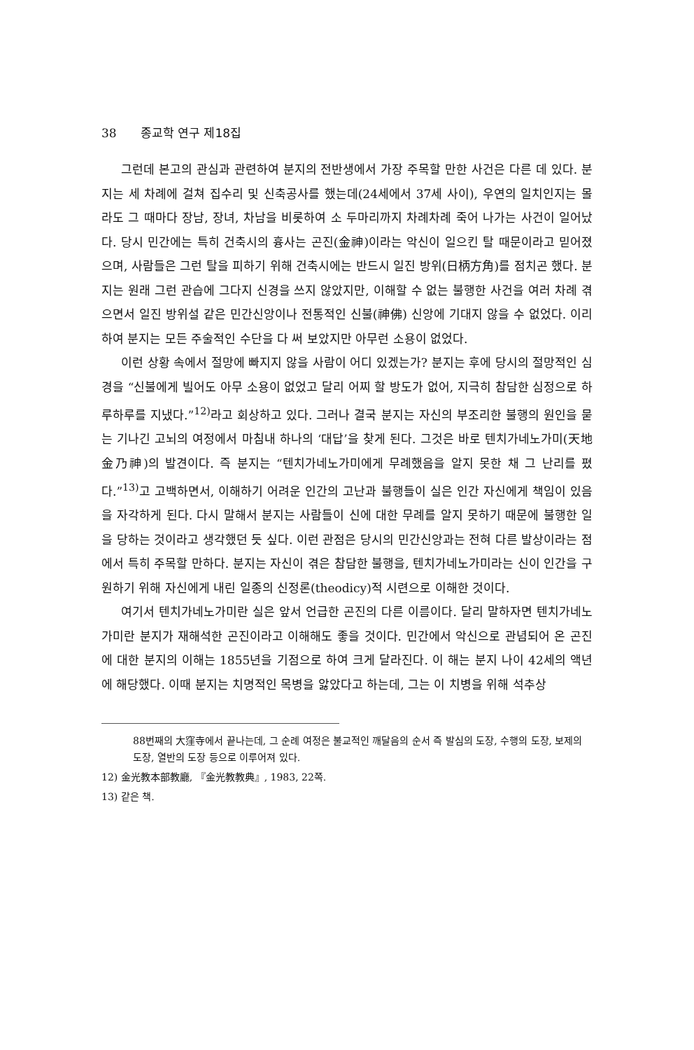38 종교학 연구 제18집
그런데 본고의 관심과 관련하여 분지의 전반생에서 가장 주목할 만한 사건은 다른 데 있다. 분지는 세 차례에 걸쳐 집수리 및 신축공사를 했는데(24세에서 37세 사이), 우연의 일치인지는 몰라도 그 때마다 장남, 장녀, 차남을 비롯하여 소 두마리까지 차례차례 죽어 나가는 사건이 일어났다. 당시 민간에는 특히 건축시의 흉사는 곤진(金神)이라는 악신이 일으킨 탈 때문이라고 믿어졌으며, 사람들은 그런 탈을 피하기 위해 건축시에는 반드시 일진 방위(日柄方角)를 점치곤 했다. 분지는 원래 그런 관습에 그다지 신경을 쓰지 않았지만, 이해할 수 없는 불행한 사건을 여러 차례 겪으면서 일진 방위설 같은 민간신앙이나 전통적인 신불(神佛) 신앙에 기대지 않을 수 없었다. 이리하여 분지는 모든 주술적인 수단을 다 써 보았지만 아무런 소용이 없었다.
이런 상황 속에서 절망에 빠지지 않을 사람이 어디 있겠는가? 분지는 후에 당시의 절망적인 심경을 “신불에게 빌어도 아무 소용이 없었고 달리 어찌 할 방도가 없어, 지극히 참담한 심정으로 하루하루를 지냈다.”<sup>12)</sup>라고 회상하고 있다. 그러나 결국 분지는 자신의 부조리한 불행의 원인을 묻는 기나긴 고뇌의 여정에서 마침내 하나의 ‘대답’을 찾게 된다. 그것은 바로 텐치가네노가미(天地金乃神)의 발견이다. 즉 분지는 “텐치가네노가미에게 무례했음을 알지 못한 채 그 난리를 폈다.”<sup>13)</sup>고 고백하면서, 이해하기 어려운 인간의 고난과 불행들이 실은 인간 자신에게 책임이 있음을 자각하게 된다. 다시 말해서 분지는 사람들이 신에 대한 무례를 알지 못하기 때문에 불행한 일을 당하는 것이라고 생각했던 듯 싶다. 이런 관점은 당시의 민간신앙과는 전혀 다른 발상이라는 점에서 특히 주목할 만하다. 분지는 자신이 겪은 참담한 불행을, 텐치가네노가미라는 신이 인간을 구원하기 위해 자신에게 내린 일종의 신정론(theodicy)적 시련으로 이해한 것이다.
여기서 텐치가네노가미란 실은 앞서 언급한 곤진의 다른 이름이다. 달리 말하자면 텐치가네노가미란 분지가 재해석한 곤진이라고 이해해도 좋을 것이다. 민간에서 악신으로 관념되어 온 곤진에 대한 분지의 이해는 1855년을 기점으로 하여 크게 달라진다. 이 해는 분지 나이 42세의 액년에 해당했다. 이때 분지는 치명적인 목병을 앓았다고 하는데, 그는 이 치병을 위해 석추상
88번째의 大窪寺에서 끝나는데, 그 순례 여정은 불교적인 깨달음의 순서 즉 발심의 도장, 수행의 도장, 보제의 도장, 열반의 도장 등으로 이루어져 있다.
12) 金光教本部教廳, 『金光教教典』, 1983, 22쪽.
13) 같은 책.